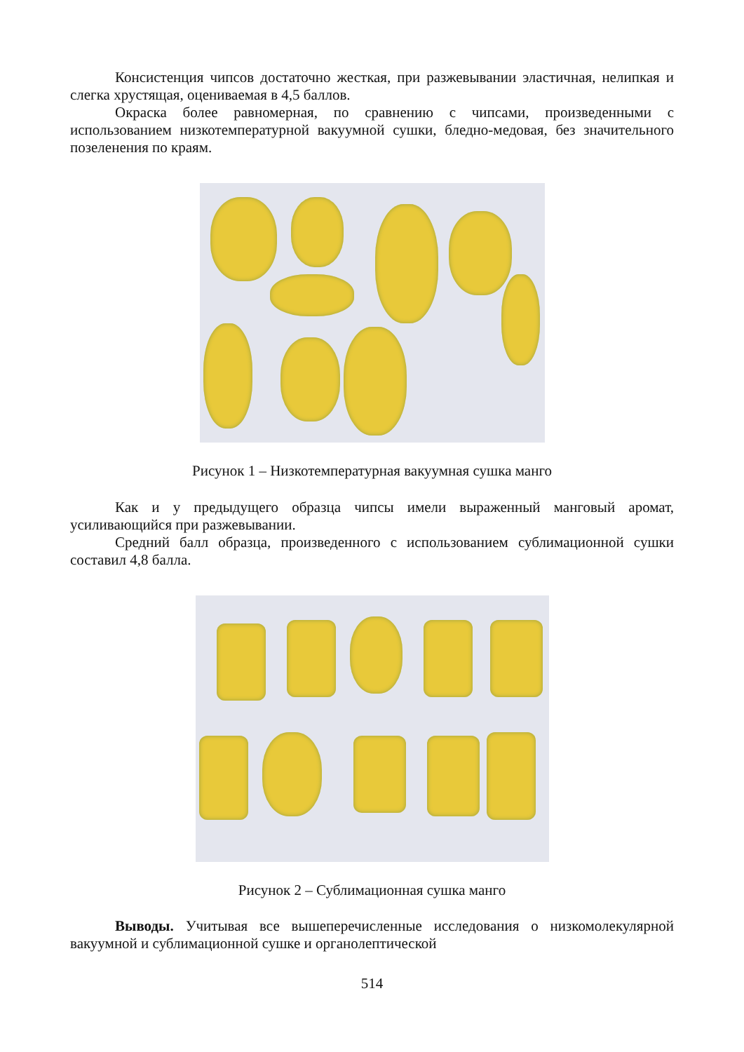Консистенция чипсов достаточно жесткая, при разжевывании эластичная, нелипкая и слегка хрустящая, оцениваемая в 4,5 баллов.
Окраска более равномерная, по сравнению с чипсами, произведенными с использованием низкотемпературной вакуумной сушки, бледно-медовая, без значительного позеленения по краям.
Рисунок 1 – Низкотемпературная вакуумная сушка манго
Как и у предыдущего образца чипсы имели выраженный манговый аромат, усиливающийся при разжевывании.
Средний балл образца, произведенного с использованием сублимационной сушки составил 4,8 балла.
Рисунок 2 – Сублимационная сушка манго
Выводы. Учитывая все вышеперечисленные исследования о низкомолекулярной вакуумной и сублимационной сушке и органолептической
514